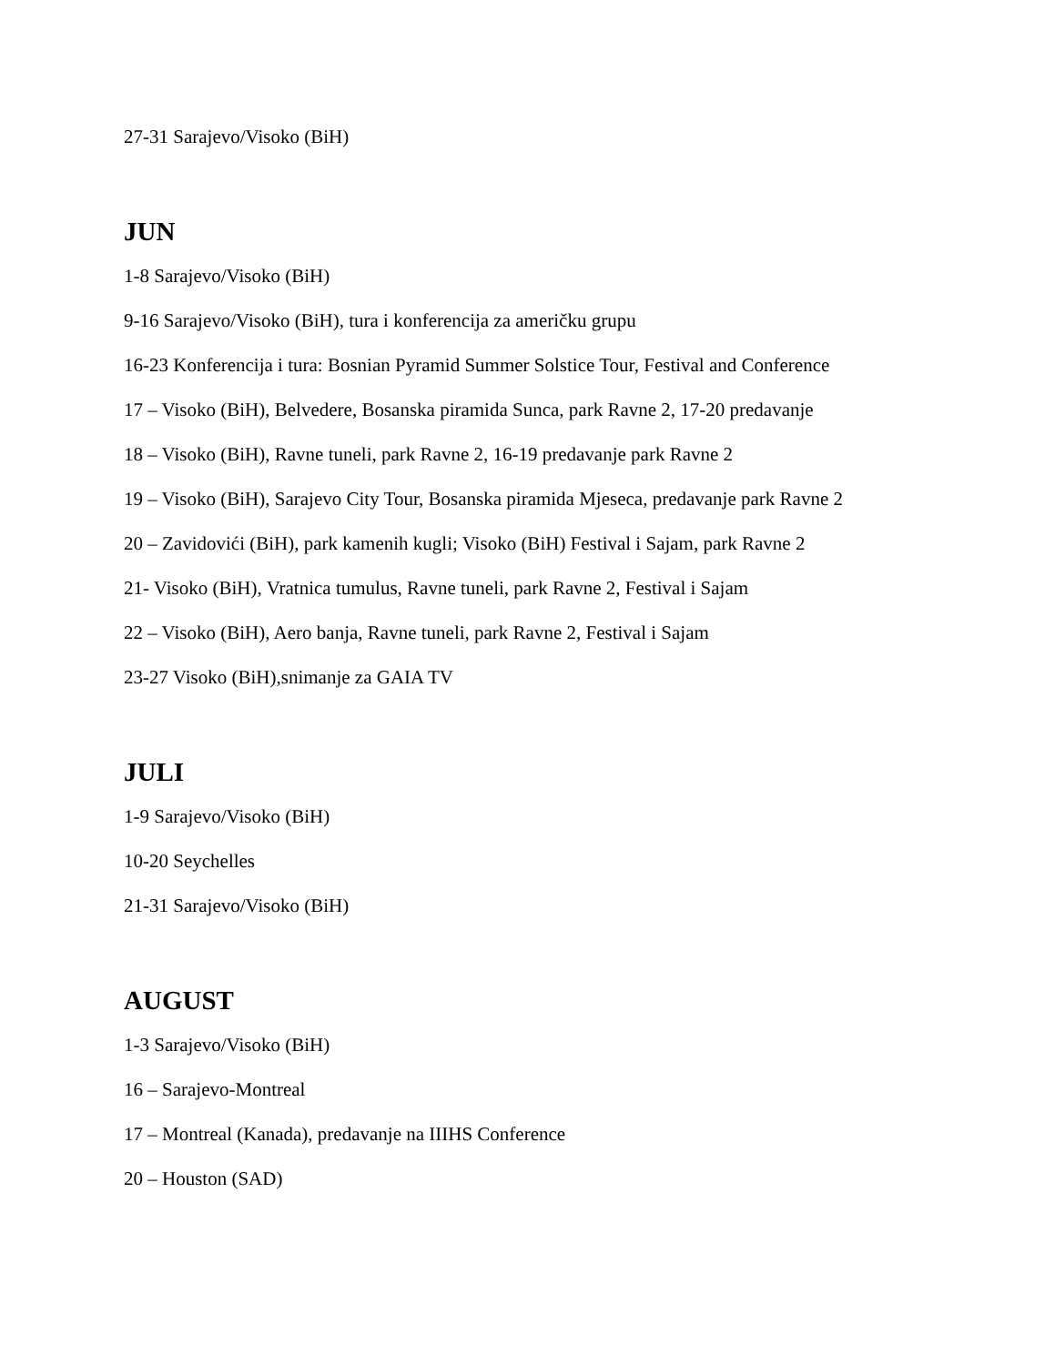27-31 Sarajevo/Visoko (BiH)
JUN
1-8 Sarajevo/Visoko (BiH)
9-16 Sarajevo/Visoko (BiH), tura i konferencija za američku grupu
16-23 Konferencija i tura: Bosnian Pyramid Summer Solstice Tour, Festival and Conference
17 – Visoko (BiH), Belvedere, Bosanska piramida Sunca, park Ravne 2, 17-20 predavanje
18 – Visoko (BiH), Ravne tuneli, park Ravne 2, 16-19 predavanje park Ravne 2
19 – Visoko (BiH), Sarajevo City Tour, Bosanska piramida Mjeseca, predavanje park Ravne 2
20 – Zavidovići (BiH), park kamenih kugli; Visoko (BiH) Festival i Sajam, park Ravne 2
21- Visoko (BiH), Vratnica tumulus, Ravne tuneli, park Ravne 2, Festival i Sajam
22 – Visoko (BiH), Aero banja, Ravne tuneli, park Ravne 2, Festival i Sajam
23-27 Visoko (BiH),snimanje za GAIA TV
JULI
1-9 Sarajevo/Visoko (BiH)
10-20 Seychelles
21-31 Sarajevo/Visoko (BiH)
AUGUST
1-3 Sarajevo/Visoko (BiH)
16 – Sarajevo-Montreal
17 – Montreal (Kanada), predavanje na IIIHS Conference
20 – Houston (SAD)